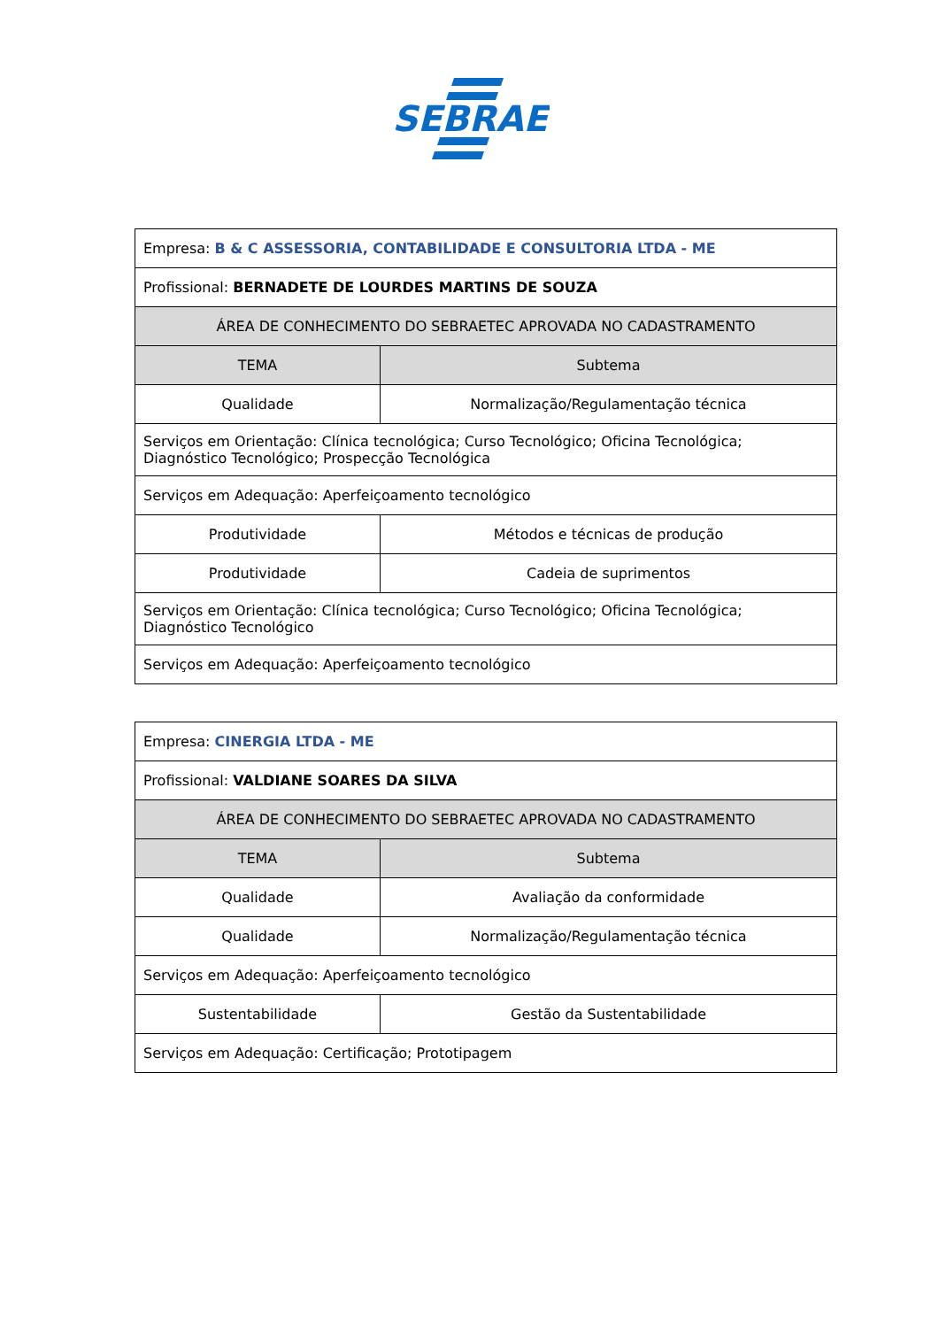SEBRAE
| Empresa: B & C ASSESSORIA, CONTABILIDADE E CONSULTORIA LTDA - ME | |
| Profissional: BERNADETE DE LOURDES MARTINS DE SOUZA | |
| ÁREA DE CONHECIMENTO DO SEBRAETEC APROVADA NO CADASTRAMENTO | |
| TEMA | Subtema |
| Qualidade | Normalização/Regulamentação técnica |
| Serviços em Orientação: Clínica tecnológica; Curso Tecnológico; Oficina Tecnológica; Diagnóstico Tecnológico; Prospecção Tecnológica | |
| Serviços em Adequação: Aperfeiçoamento tecnológico | |
| Produtividade | Métodos e técnicas de produção |
| Produtividade | Cadeia de suprimentos |
| Serviços em Orientação: Clínica tecnológica; Curso Tecnológico; Oficina Tecnológica; Diagnóstico Tecnológico | |
| Serviços em Adequação: Aperfeiçoamento tecnológico | |
| Empresa: CINERGIA LTDA - ME | |
| Profissional: VALDIANE SOARES DA SILVA | |
| ÁREA DE CONHECIMENTO DO SEBRAETEC APROVADA NO CADASTRAMENTO | |
| TEMA | Subtema |
| Qualidade | Avaliação da conformidade |
| Qualidade | Normalização/Regulamentação técnica |
| Serviços em Adequação: Aperfeiçoamento tecnológico | |
| Sustentabilidade | Gestão da Sustentabilidade |
| Serviços em Adequação: Certificação; Prototipagem | |